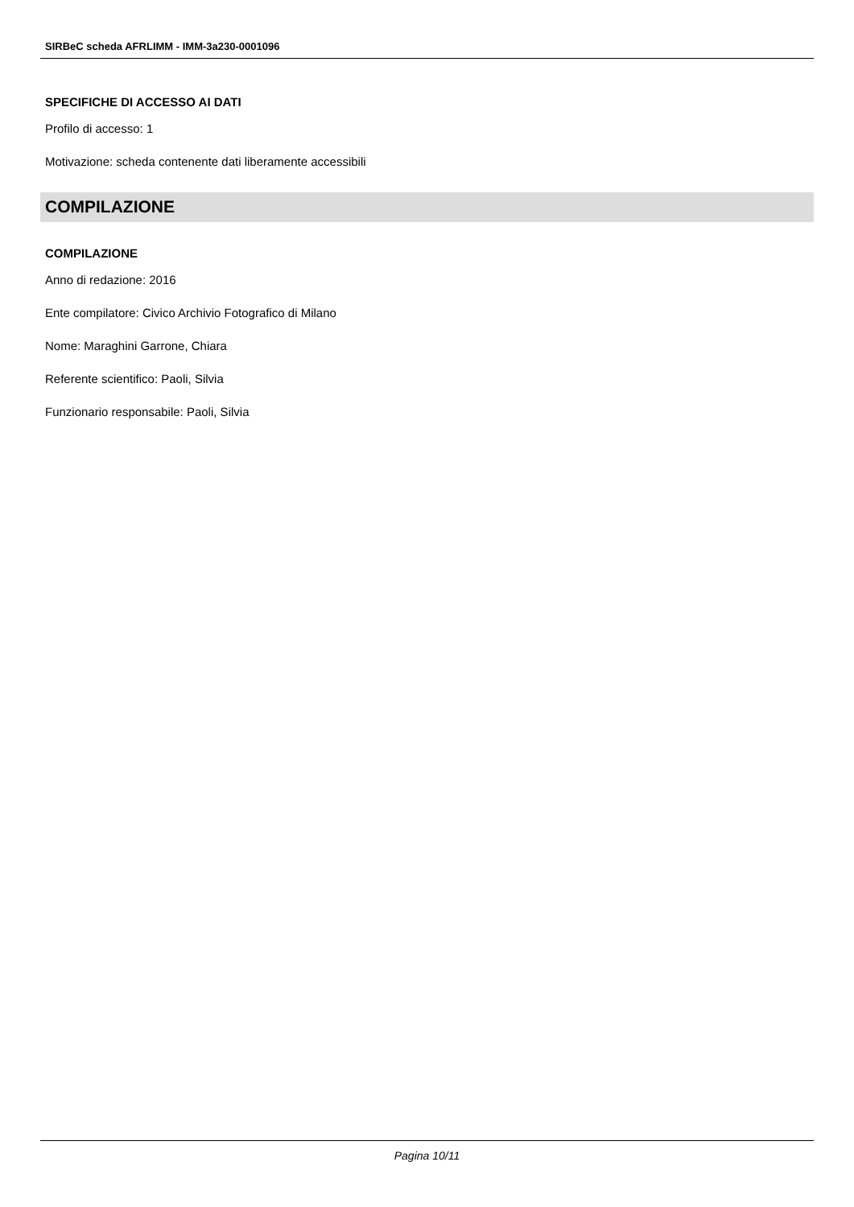SIRBeC scheda AFRLIMM - IMM-3a230-0001096
SPECIFICHE DI ACCESSO AI DATI
Profilo di accesso: 1
Motivazione: scheda contenente dati liberamente accessibili
COMPILAZIONE
COMPILAZIONE
Anno di redazione: 2016
Ente compilatore: Civico Archivio Fotografico di Milano
Nome: Maraghini Garrone, Chiara
Referente scientifico: Paoli, Silvia
Funzionario responsabile: Paoli, Silvia
Pagina 10/11